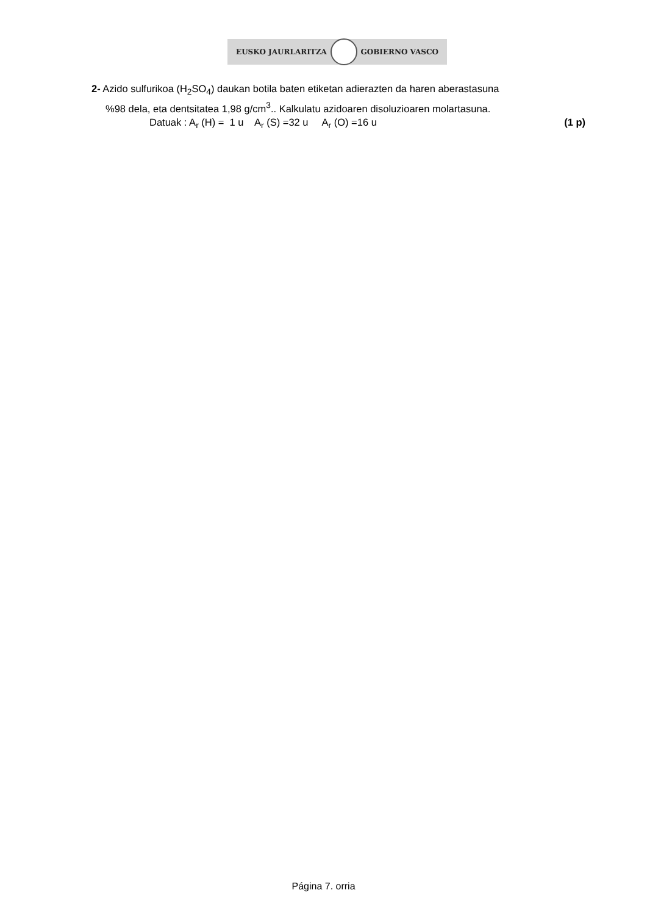EUSKO JAURLARITZA GOBIERNO VASCO
2- Azido sulfurikoa (H<sub>2</sub>SO<sub>4</sub>) daukan botila baten etiketan adierazten da haren aberastasuna
%98 dela, eta dentsitatea 1,98 g/cm<sup>3</sup>.. Kalkulatu azidoaren disoluzioaren molartasuna.
Datuak : A<sub>r</sub> (H) = 1 u A<sub>r</sub> (S) =32 u A<sub>r</sub> (O) =16 u (1 p)
Página 7. orria